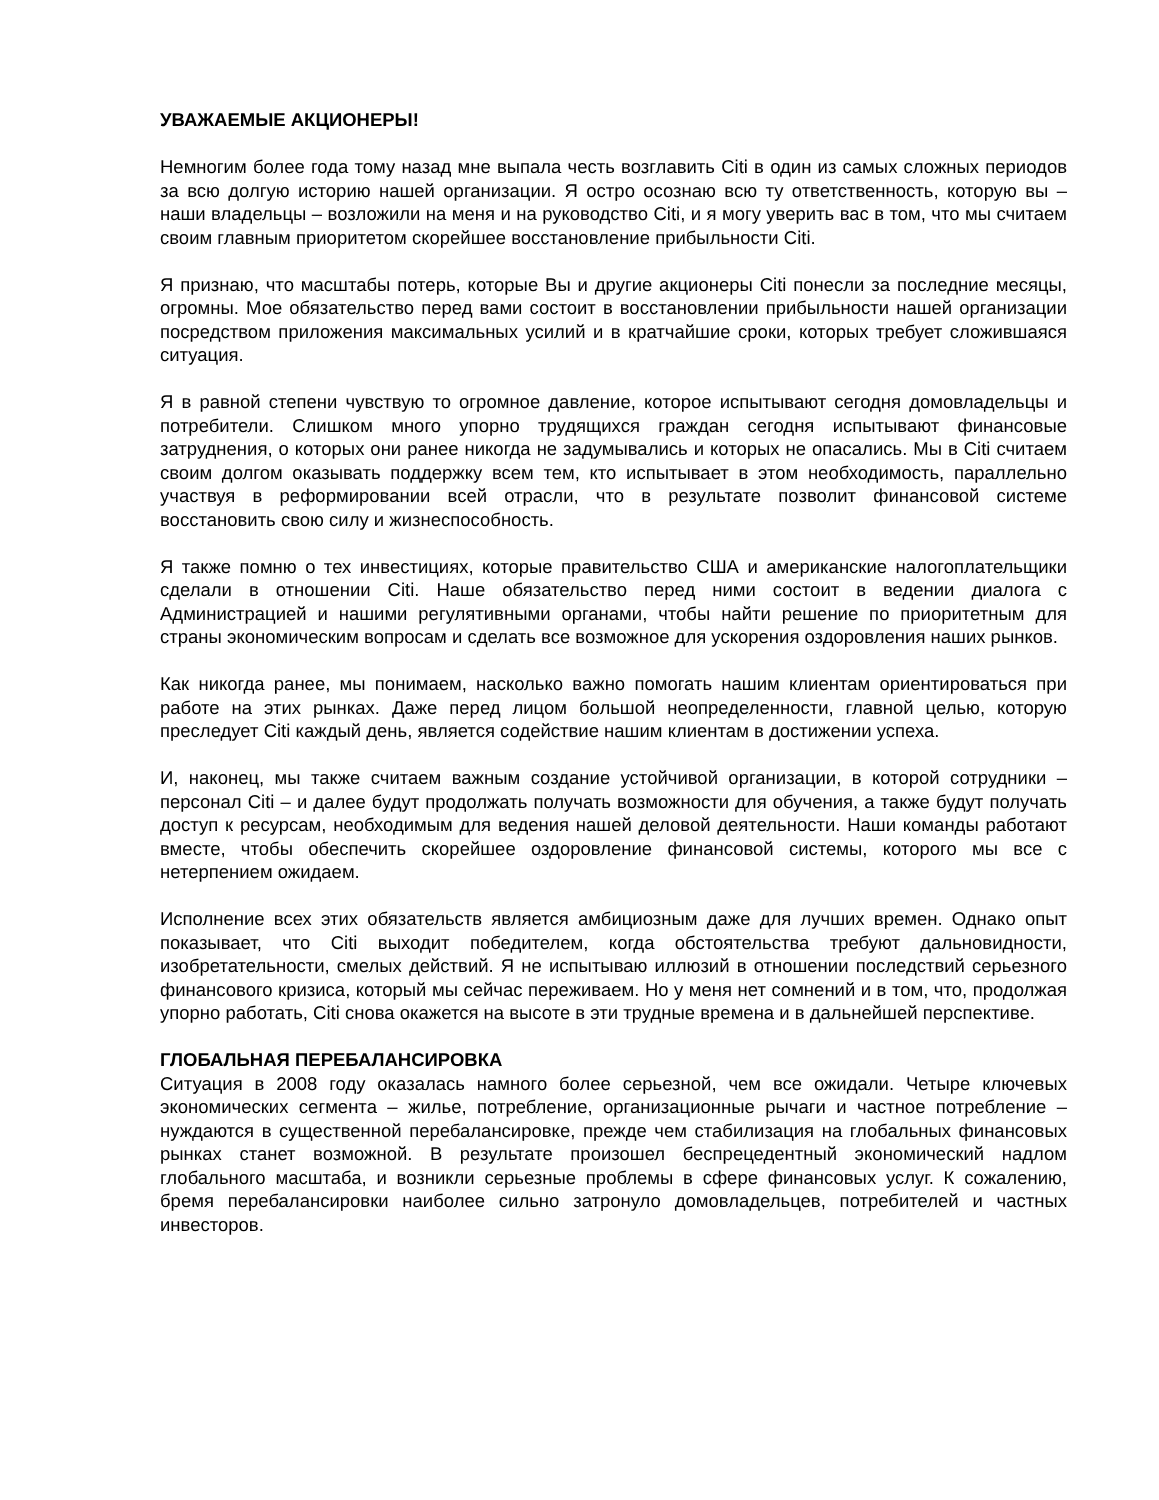УВАЖАЕМЫЕ АКЦИОНЕРЫ!
Немногим более года тому назад мне выпала честь возглавить Citi в один из самых сложных периодов за всю долгую историю нашей организации. Я остро осознаю всю ту ответственность, которую вы – наши владельцы – возложили на меня и на руководство Citi, и я могу уверить вас в том, что мы считаем своим главным приоритетом скорейшее восстановление прибыльности Citi.
Я признаю, что масштабы потерь, которые Вы и другие акционеры Citi понесли за последние месяцы, огромны. Мое обязательство перед вами состоит в восстановлении прибыльности нашей организации посредством приложения максимальных усилий и в кратчайшие сроки, которых требует сложившаяся ситуация.
Я в равной степени чувствую то огромное давление, которое испытывают сегодня домовладельцы и потребители. Слишком много упорно трудящихся граждан сегодня испытывают финансовые затруднения, о которых они ранее никогда не задумывались и которых не опасались. Мы в Citi считаем своим долгом оказывать поддержку всем тем, кто испытывает в этом необходимость, параллельно участвуя в реформировании всей отрасли, что в результате позволит финансовой системе восстановить свою силу и жизнеспособность.
Я также помню о тех инвестициях, которые правительство США и американские налогоплательщики сделали в отношении Citi. Наше обязательство перед ними состоит в ведении диалога с Администрацией и нашими регулятивными органами, чтобы найти решение по приоритетным для страны экономическим вопросам и сделать все возможное для ускорения оздоровления наших рынков.
Как никогда ранее, мы понимаем, насколько важно помогать нашим клиентам ориентироваться при работе на этих рынках. Даже перед лицом большой неопределенности, главной целью, которую преследует Citi каждый день, является содействие нашим клиентам в достижении успеха.
И, наконец, мы также считаем важным создание устойчивой организации, в которой сотрудники – персонал Citi – и далее будут продолжать получать возможности для обучения, а также будут получать доступ к ресурсам, необходимым для ведения нашей деловой деятельности. Наши команды работают вместе, чтобы обеспечить скорейшее оздоровление финансовой системы, которого мы все с нетерпением ожидаем.
Исполнение всех этих обязательств является амбициозным даже для лучших времен. Однако опыт показывает, что Citi выходит победителем, когда обстоятельства требуют дальновидности, изобретательности, смелых действий. Я не испытываю иллюзий в отношении последствий серьезного финансового кризиса, который мы сейчас переживаем. Но у меня нет сомнений и в том, что, продолжая упорно работать, Citi снова окажется на высоте в эти трудные времена и в дальнейшей перспективе.
ГЛОБАЛЬНАЯ ПЕРЕБАЛАНСИРОВКА
Ситуация в 2008 году оказалась намного более серьезной, чем все ожидали. Четыре ключевых экономических сегмента – жилье, потребление, организационные рычаги и частное потребление – нуждаются в существенной перебалансировке, прежде чем стабилизация на глобальных финансовых рынках станет возможной. В результате произошел беспрецедентный экономический надлом глобального масштаба, и возникли серьезные проблемы в сфере финансовых услуг. К сожалению, бремя перебалансировки наиболее сильно затронуло домовладельцев, потребителей и частных инвесторов.